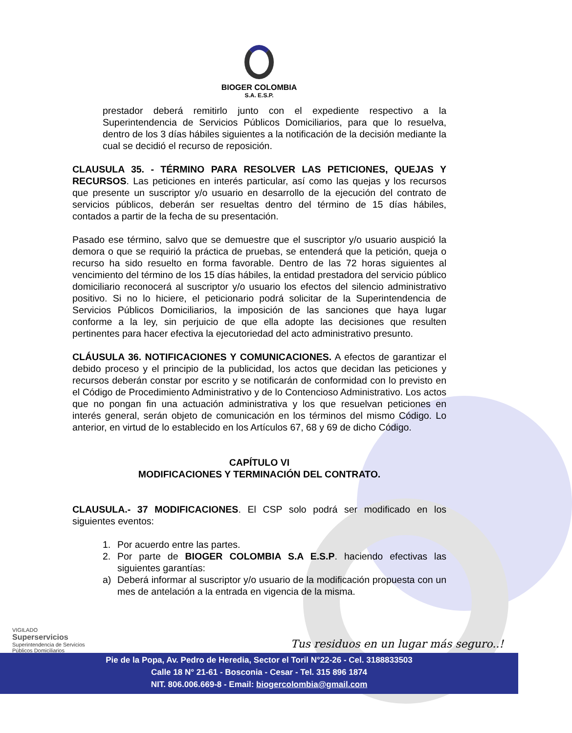BIOGER COLOMBIA
S.A. E.S.P.
prestador deberá remitirlo junto con el expediente respectivo a la Superintendencia de Servicios Públicos Domiciliarios, para que lo resuelva, dentro de los 3 días hábiles siguientes a la notificación de la decisión mediante la cual se decidió el recurso de reposición.
CLAUSULA 35. - TÉRMINO PARA RESOLVER LAS PETICIONES, QUEJAS Y RECURSOS. Las peticiones en interés particular, así como las quejas y los recursos que presente un suscriptor y/o usuario en desarrollo de la ejecución del contrato de servicios públicos, deberán ser resueltas dentro del término de 15 días hábiles, contados a partir de la fecha de su presentación.
Pasado ese término, salvo que se demuestre que el suscriptor y/o usuario auspició la demora o que se requirió la práctica de pruebas, se entenderá que la petición, queja o recurso ha sido resuelto en forma favorable. Dentro de las 72 horas siguientes al vencimiento del término de los 15 días hábiles, la entidad prestadora del servicio público domiciliario reconocerá al suscriptor y/o usuario los efectos del silencio administrativo positivo. Si no lo hiciere, el peticionario podrá solicitar de la Superintendencia de Servicios Públicos Domiciliarios, la imposición de las sanciones que haya lugar conforme a la ley, sin perjuicio de que ella adopte las decisiones que resulten pertinentes para hacer efectiva la ejecutoriedad del acto administrativo presunto.
CLÁUSULA 36. NOTIFICACIONES Y COMUNICACIONES. A efectos de garantizar el debido proceso y el principio de la publicidad, los actos que decidan las peticiones y recursos deberán constar por escrito y se notificarán de conformidad con lo previsto en el Código de Procedimiento Administrativo y de lo Contencioso Administrativo. Los actos que no pongan fin una actuación administrativa y los que resuelvan peticiones en interés general, serán objeto de comunicación en los términos del mismo Código. Lo anterior, en virtud de lo establecido en los Artículos 67, 68 y 69 de dicho Código.
CAPÍTULO VI
MODIFICACIONES Y TERMINACIÓN DEL CONTRATO.
CLAUSULA.- 37 MODIFICACIONES. El CSP solo podrá ser modificado en los siguientes eventos:
1. Por acuerdo entre las partes.
2. Por parte de BIOGER COLOMBIA S.A E.S.P. haciendo efectivas las siguientes garantías:
a) Deberá informar al suscriptor y/o usuario de la modificación propuesta con un mes de antelación a la entrada en vigencia de la misma.
VIGILADO
Superservicios
Superintendencia de Servicios
Públicos Domiciliarios
Tus residuos en un lugar más seguro..!
Pie de la Popa, Av. Pedro de Heredia, Sector el Toril N°22-26 - Cel. 3188833503
Calle 18 N° 21-61 - Bosconia - Cesar - Tel. 315 896 1874
NIT. 806.006.669-8 - Email: biogercolombia@gmail.com